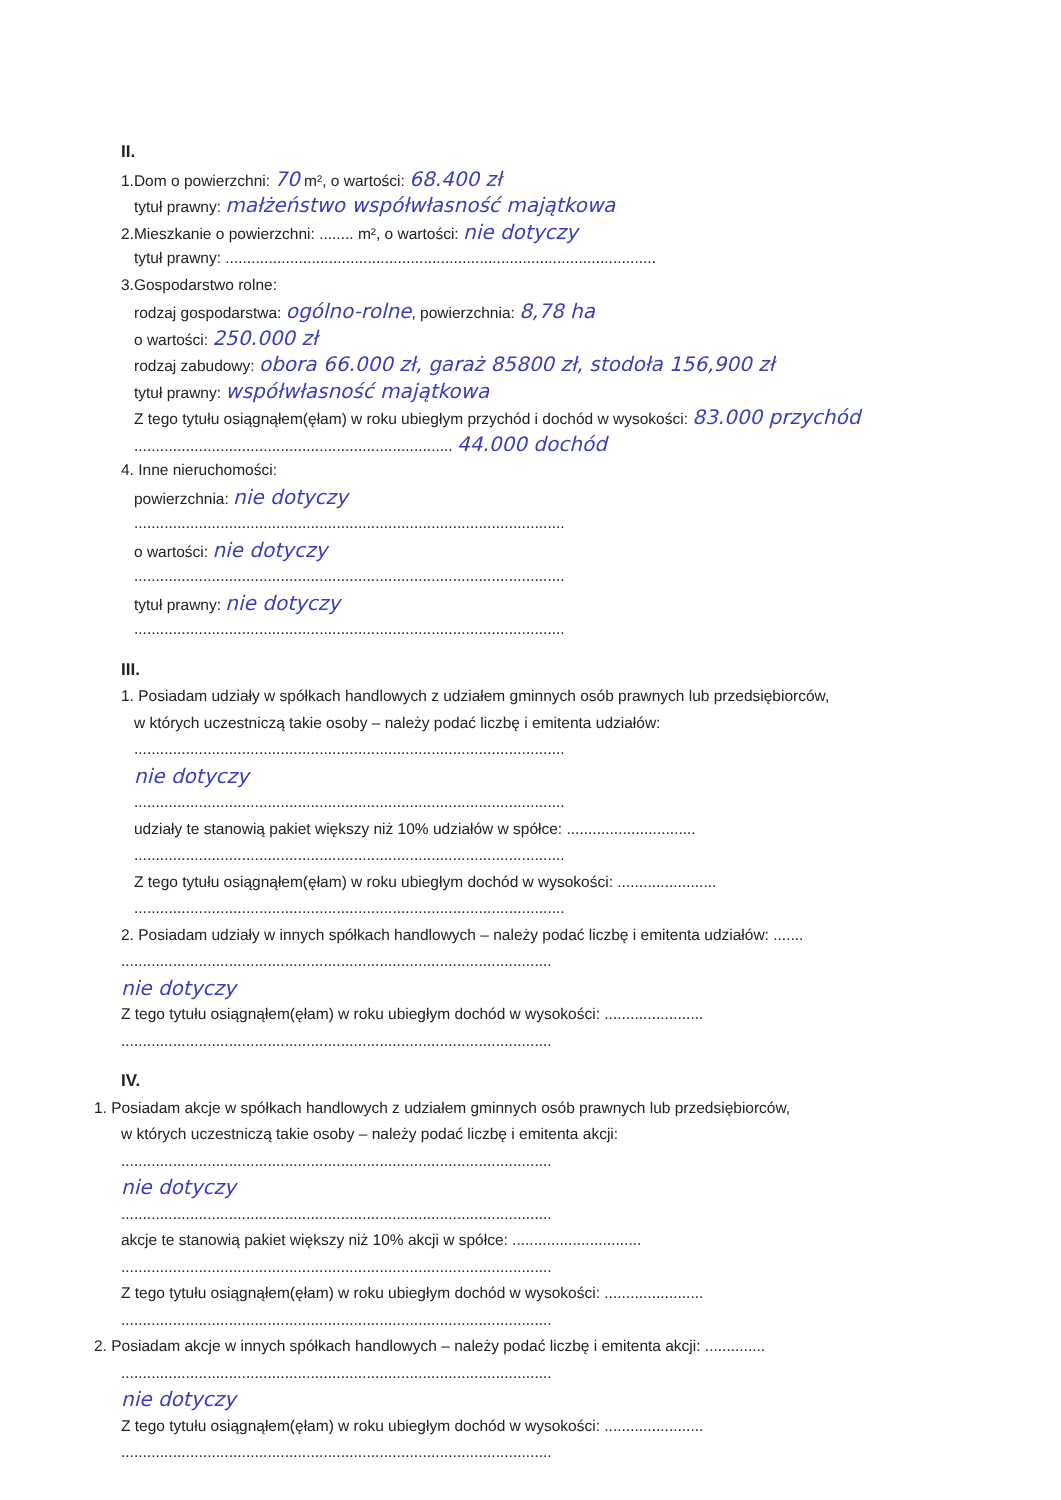II.
1.Dom o powierzchni: 70 m², o wartości: 68.400 zł
tytuł prawny: małżeństwo współwłasność majątkowa
2.Mieszkanie o powierzchni: ........ m², o wartości: nie dotyczy
tytuł prawny: ....................................................................................................
3.Gospodarstwo rolne:
rodzaj gospodarstwa: ogólno-rolne, powierzchnia: 8,78 ha
o wartości: 250.000 zł
rodzaj zabudowy: obora 66.000 zł, garaż 85800 zł, stodoła 156,900 zł
tytuł prawny: współwłasność majątkowa
Z tego tytułu osiągnąłem(ęłam) w roku ubiegłym przychód i dochód w wysokości: 83.000 przychód
.......................................................................... 44.000 dochód
4. Inne nieruchomości:
powierzchnia: nie dotyczy
....................................................................................................
o wartości: nie dotyczy
....................................................................................................
tytuł prawny: nie dotyczy
....................................................................................................
III.
1. Posiadam udziały w spółkach handlowych z udziałem gminnych osób prawnych lub przedsiębiorców,
w których uczestniczą takie osoby – należy podać liczbę i emitenta udziałów:
....................................................................................................
nie dotyczy
....................................................................................................
udziały te stanowią pakiet większy niż 10% udziałów w spółce: ..............................
....................................................................................................
Z tego tytułu osiągnąłem(ęłam) w roku ubiegłym dochód w wysokości: .......................
....................................................................................................
2. Posiadam udziały w innych spółkach handlowych – należy podać liczbę i emitenta udziałów: .......
....................................................................................................
nie dotyczy
Z tego tytułu osiągnąłem(ęłam) w roku ubiegłym dochód w wysokości: .......................
....................................................................................................
IV.
1. Posiadam akcje w spółkach handlowych z udziałem gminnych osób prawnych lub przedsiębiorców,
w których uczestniczą takie osoby – należy podać liczbę i emitenta akcji:
....................................................................................................
nie dotyczy
....................................................................................................
akcje te stanowią pakiet większy niż 10% akcji w spółce: ..............................
....................................................................................................
Z tego tytułu osiągnąłem(ęłam) w roku ubiegłym dochód w wysokości: .......................
....................................................................................................
2. Posiadam akcje w innych spółkach handlowych – należy podać liczbę i emitenta akcji: ..............
....................................................................................................
nie dotyczy
Z tego tytułu osiągnąłem(ęłam) w roku ubiegłym dochód w wysokości: .......................
....................................................................................................